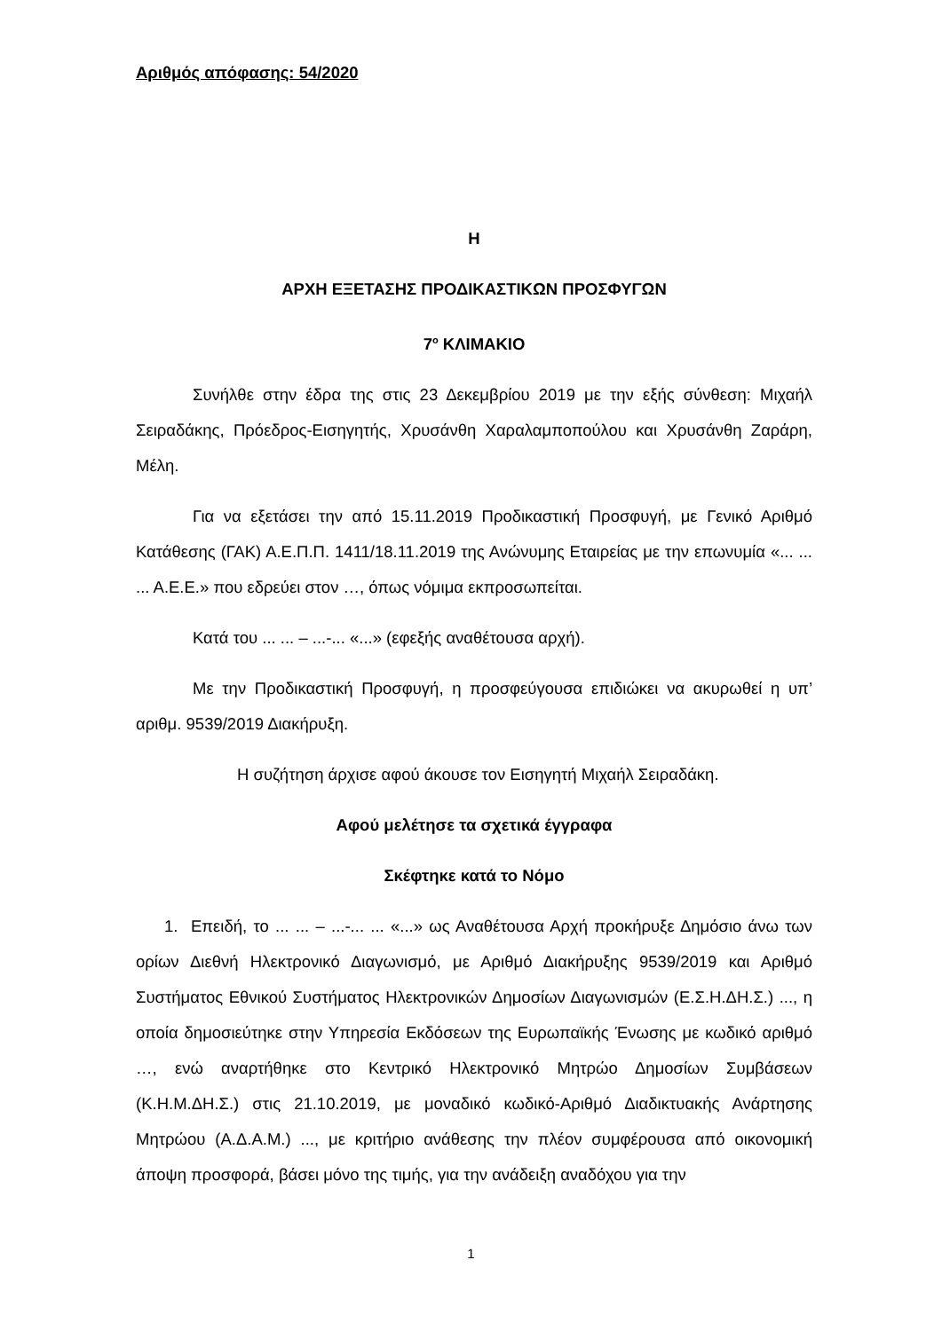Αριθμός απόφασης: 54/2020
Η
ΑΡΧΗ ΕΞΕΤΑΣΗΣ ΠΡΟΔΙΚΑΣΤΙΚΩΝ ΠΡΟΣΦΥΓΩΝ
7<sup>ο</sup> ΚΛΙΜΑΚΙΟ
Συνήλθε στην έδρα της στις 23 Δεκεμβρίου 2019 με την εξής σύνθεση: Μιχαήλ Σειραδάκης, Πρόεδρος-Εισηγητής, Χρυσάνθη Χαραλαμποπούλου και Χρυσάνθη Ζαράρη, Μέλη.
Για να εξετάσει την από 15.11.2019 Προδικαστική Προσφυγή, με Γενικό Αριθμό Κατάθεσης (ΓΑΚ) Α.Ε.Π.Π. 1411/18.11.2019 της Ανώνυμης Εταιρείας με την επωνυμία «... ... ... Α.Ε.Ε.» που εδρεύει στον …, όπως νόμιμα εκπροσωπείται.
Κατά του ... ... – ...-... «...» (εφεξής αναθέτουσα αρχή).
Με την Προδικαστική Προσφυγή, η προσφεύγουσα επιδιώκει να ακυρωθεί η υπ’ αριθμ. 9539/2019 Διακήρυξη.
Η συζήτηση άρχισε αφού άκουσε τον Εισηγητή Μιχαήλ Σειραδάκη.
Αφού μελέτησε τα σχετικά έγγραφα
Σκέφτηκε κατά το Νόμο
1. Επειδή, το ... ... – ...-... ... «...» ως Αναθέτουσα Αρχή προκήρυξε Δημόσιο άνω των ορίων Διεθνή Ηλεκτρονικό Διαγωνισμό, με Αριθμό Διακήρυξης 9539/2019 και Αριθμό Συστήματος Εθνικού Συστήματος Ηλεκτρονικών Δημοσίων Διαγωνισμών (Ε.Σ.Η.ΔΗ.Σ.) ..., η οποία δημοσιεύτηκε στην Υπηρεσία Εκδόσεων της Ευρωπαϊκής Ένωσης με κωδικό αριθμό …, ενώ αναρτήθηκε στο Κεντρικό Ηλεκτρονικό Μητρώο Δημοσίων Συμβάσεων (Κ.Η.Μ.ΔΗ.Σ.) στις 21.10.2019, με μοναδικό κωδικό-Αριθμό Διαδικτυακής Ανάρτησης Μητρώου (Α.Δ.Α.Μ.) ..., με κριτήριο ανάθεσης την πλέον συμφέρουσα από οικονομική άποψη προσφορά, βάσει μόνο της τιμής, για την ανάδειξη αναδόχου για την
1